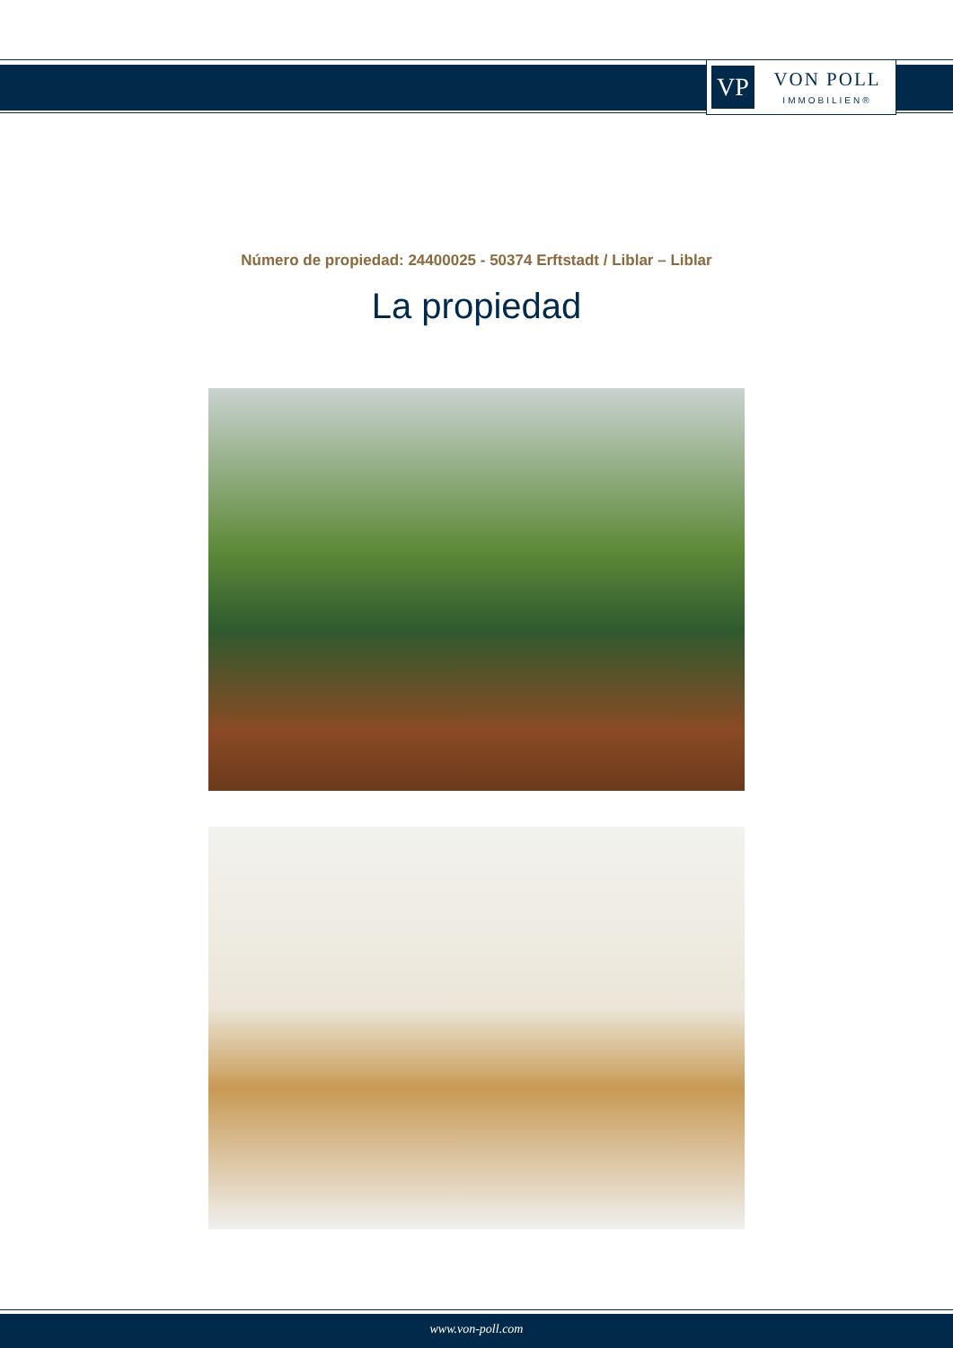VP
VON POLL
IMMOBILIEN®
Número de propiedad: 24400025 - 50374 Erftstadt / Liblar – Liblar
La propiedad
www.von-poll.com